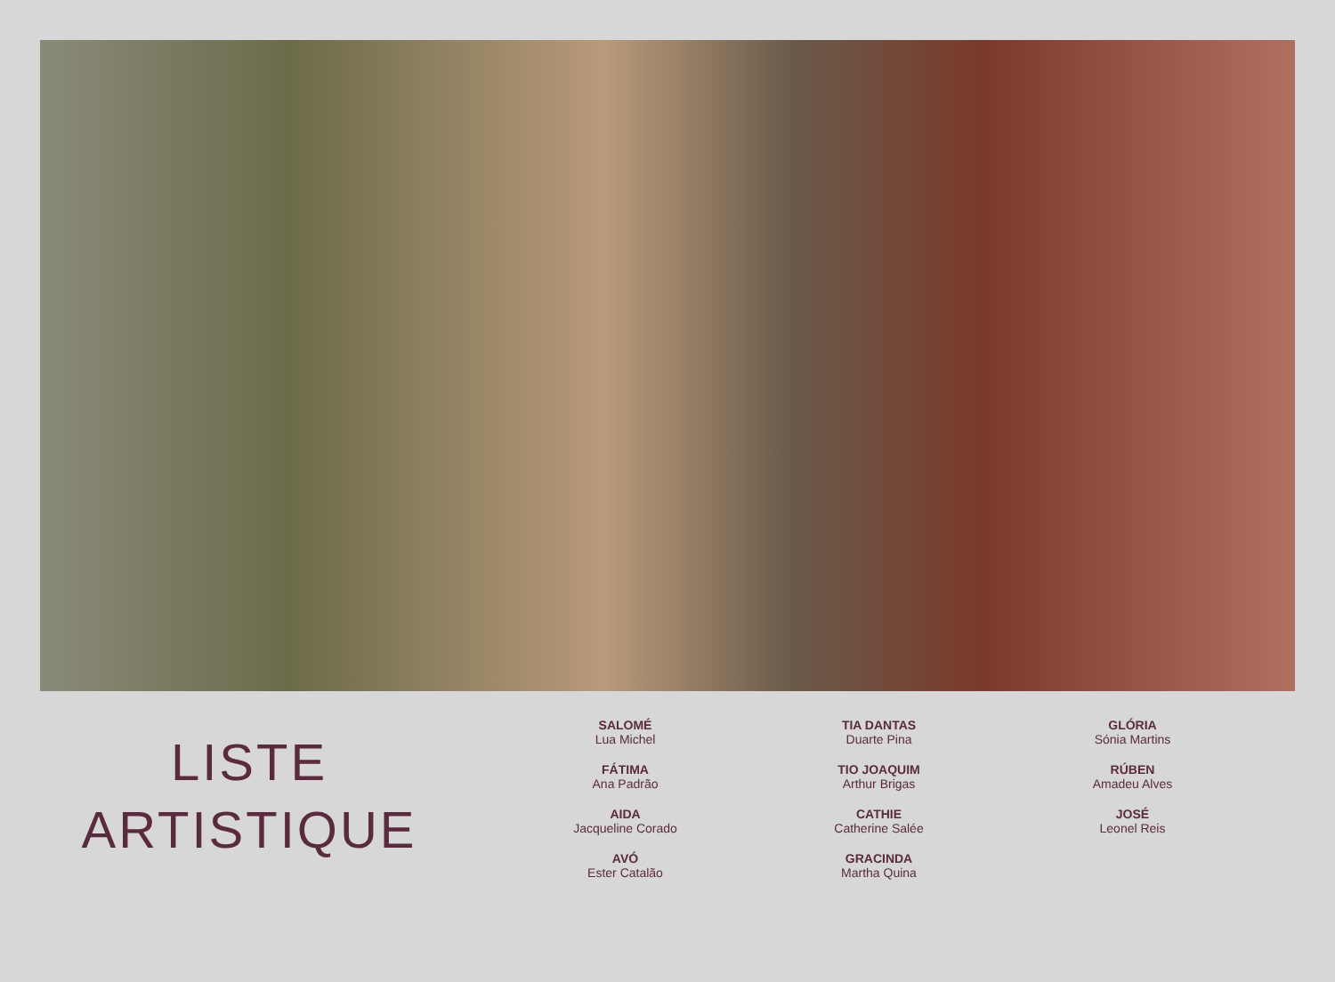LISTE
ARTISTIQUE
SALOMÉ
Lua Michel
FÁTIMA
Ana Padrão
AIDA
Jacqueline Corado
AVÓ
Ester Catalão
TIA DANTAS
Duarte Pina
TIO JOAQUIM
Arthur Brigas
CATHIE
Catherine Salée
GRACINDA
Martha Quina
GLÓRIA
Sónia Martins
RÚBEN
Amadeu Alves
JOSÉ
Leonel Reis